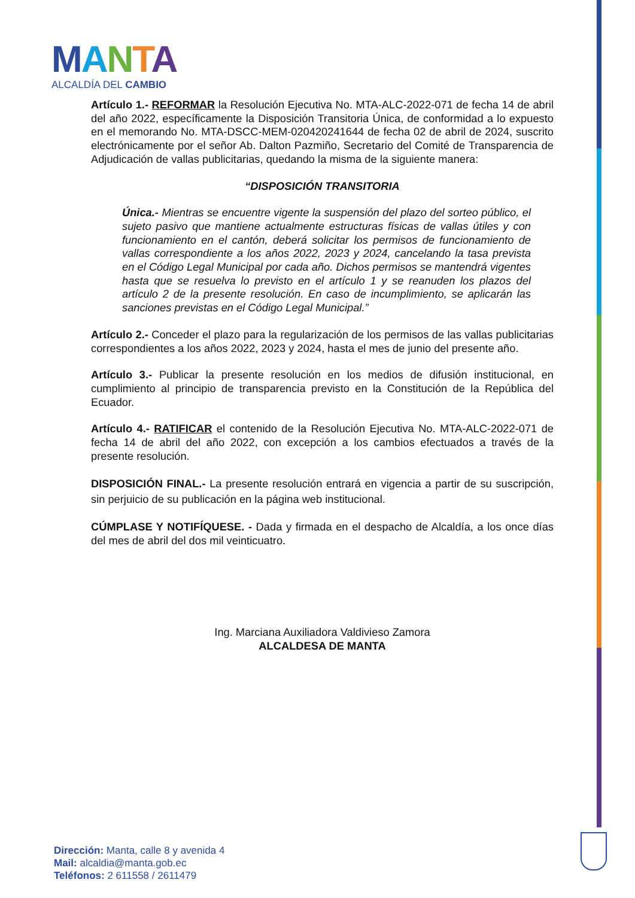MANTA
ALCALDÍA DEL CAMBIO
Artículo 1.- REFORMAR la Resolución Ejecutiva No. MTA-ALC-2022-071 de fecha 14 de abril del año 2022, específicamente la Disposición Transitoria Única, de conformidad a lo expuesto en el memorando No. MTA-DSCC-MEM-020420241644 de fecha 02 de abril de 2024, suscrito electrónicamente por el señor Ab. Dalton Pazmiño, Secretario del Comité de Transparencia de Adjudicación de vallas publicitarias, quedando la misma de la siguiente manera:
“DISPOSICIÓN TRANSITORIA
Única.- Mientras se encuentre vigente la suspensión del plazo del sorteo público, el sujeto pasivo que mantiene actualmente estructuras físicas de vallas útiles y con funcionamiento en el cantón, deberá solicitar los permisos de funcionamiento de vallas correspondiente a los años 2022, 2023 y 2024, cancelando la tasa prevista en el Código Legal Municipal por cada año. Dichos permisos se mantendrá vigentes hasta que se resuelva lo previsto en el artículo 1 y se reanuden los plazos del artículo 2 de la presente resolución. En caso de incumplimiento, se aplicarán las sanciones previstas en el Código Legal Municipal.”
Artículo 2.- Conceder el plazo para la regularización de los permisos de las vallas publicitarias correspondientes a los años 2022, 2023 y 2024, hasta el mes de junio del presente año.
Artículo 3.- Publicar la presente resolución en los medios de difusión institucional, en cumplimiento al principio de transparencia previsto en la Constitución de la República del Ecuador.
Artículo 4.- RATIFICAR el contenido de la Resolución Ejecutiva No. MTA-ALC-2022-071 de fecha 14 de abril del año 2022, con excepción a los cambios efectuados a través de la presente resolución.
DISPOSICIÓN FINAL.- La presente resolución entrará en vigencia a partir de su suscripción, sin perjuicio de su publicación en la página web institucional.
CÚMPLASE Y NOTIFÍQUESE. - Dada y firmada en el despacho de Alcaldía, a los once días del mes de abril del dos mil veinticuatro.
Ing. Marciana Auxiliadora Valdivieso Zamora
ALCALDESA DE MANTA
Dirección: Manta, calle 8 y avenida 4
Mail: alcaldia@manta.gob.ec
Teléfonos: 2 611558 / 2611479